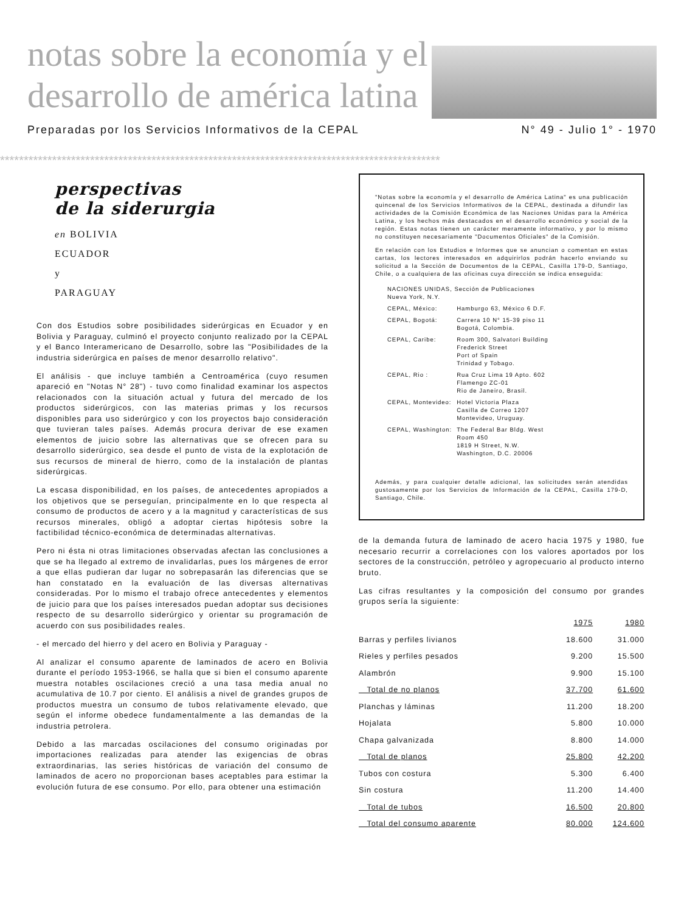notas sobre la economía y el
desarrollo de américa latina
Preparadas por los Servicios Informativos de la CEPAL N° 49 - Julio 1° - 1970
*********************************************************************************************
perspectivas
de la siderurgia
en BOLIVIA
ECUADOR
y
PARAGUAY
Con dos Estudios sobre posibilidades siderúrgicas en Ecuador y en Bolivia y Paraguay, culminó el proyecto conjunto realizado por la CEPAL y el Banco Interamericano de Desarrollo, sobre las "Posibilidades de la industria siderúrgica en países de menor desarrollo relativo".
El análisis - que incluye también a Centroamérica (cuyo resumen apareció en "Notas N° 28") - tuvo como finalidad examinar los aspectos relacionados con la situación actual y futura del mercado de los productos siderúrgicos, con las materias primas y los recursos disponibles para uso siderúrgico y con los proyectos bajo consideración que tuvieran tales países. Además procura derivar de ese examen elementos de juicio sobre las alternativas que se ofrecen para su desarrollo siderúrgico, sea desde el punto de vista de la explotación de sus recursos de mineral de hierro, como de la instalación de plantas siderúrgicas.
La escasa disponibilidad, en los países, de antecedentes apropiados a los objetivos que se perseguían, principalmente en lo que respecta al consumo de productos de acero y a la magnitud y características de sus recursos minerales, obligó a adoptar ciertas hipótesis sobre la factibilidad técnico-económica de determinadas alternativas.
Pero ni ésta ni otras limitaciones observadas afectan las conclusiones a que se ha llegado al extremo de invalidarlas, pues los márgenes de error a que ellas pudieran dar lugar no sobrepasarán las diferencias que se han constatado en la evaluación de las diversas alternativas consideradas. Por lo mismo el trabajo ofrece antecedentes y elementos de juicio para que los países interesados puedan adoptar sus decisiones respecto de su desarrollo siderúrgico y orientar su programación de acuerdo con sus posibilidades reales.
- el mercado del hierro y del acero en Bolivia y Paraguay -
Al analizar el consumo aparente de laminados de acero en Bolivia durante el período 1953-1966, se halla que si bien el consumo aparente muestra notables oscilaciones creció a una tasa media anual no acumulativa de 10.7 por ciento. El análisis a nivel de grandes grupos de productos muestra un consumo de tubos relativamente elevado, que según el informe obedece fundamentalmente a las demandas de la industria petrolera.
Debido a las marcadas oscilaciones del consumo originadas por importaciones realizadas para atender las exigencias de obras extraordinarias, las series históricas de variación del consumo de laminados de acero no proporcionan bases aceptables para estimar la evolución futura de ese consumo. Por ello, para obtener una estimación
"Notas sobre la economía y el desarrollo de América Latina" es una publicación quincenal de los Servicios Informativos de la CEPAL, destinada a difundir las actividades de la Comisión Económica de las Naciones Unidas para la América Latina, y los hechos más destacados en el desarrollo económico y social de la región. Estas notas tienen un carácter meramente informativo, y por lo mismo no constituyen necesariamente "Documentos Oficiales" de la Comisión.
En relación con los Estudios e Informes que se anuncian o comentan en estas cartas, los lectores interesados en adquirirlos podrán hacerlo enviando su solicitud a la Sección de Documentos de la CEPAL, Casilla 179-D, Santiago, Chile, o a cualquiera de las oficinas cuya dirección se indica enseguida:
| NACIONES UNIDAS, Sección de Publicaciones Nueva York, N.Y. | |
| CEPAL, México: | Hamburgo 63, México 6 D.F. |
| CEPAL, Bogotá: | Carrera 10 N° 15-39 piso 11 Bogotá, Colombia. |
| CEPAL, Caribe: | Room 300, Salvatori Building Frederick Street Port of Spain Trinidad y Tobago. |
| CEPAL, Rio : | Rua Cruz Lima 19 Apto. 602 Flamengo ZC-01 Rio de Janeiro, Brasil. |
| CEPAL, Montevideo: | Hotel Victoria Plaza Casilla de Correo 1207 Montevideo, Uruguay. |
| CEPAL, Washington: | The Federal Bar Bldg. West Room 450 1819 H Street, N.W. Washington, D.C. 20006 |
Además, y para cualquier detalle adicional, las solicitudes serán atendidas gustosamente por los Servicios de Información de la CEPAL, Casilla 179-D, Santiago, Chile.
de la demanda futura de laminado de acero hacia 1975 y 1980, fue necesario recurrir a correlaciones con los valores aportados por los sectores de la construcción, petróleo y agropecuario al producto interno bruto.
Las cifras resultantes y la composición del consumo por grandes grupos sería la siguiente:
| | 1975 | 1980 |
| --- | --- | --- |
| Barras y perfiles livianos | 18.600 | 31.000 |
| Rieles y perfiles pesados | 9.200 | 15.500 |
| Alambrón | 9.900 | 15.100 |
| Total de no planos | 37.700 | 61.600 |
| Planchas y láminas | 11.200 | 18.200 |
| Hojalata | 5.800 | 10.000 |
| Chapa galvanizada | 8.800 | 14.000 |
| Total de planos | 25.800 | 42.200 |
| Tubos con costura | 5.300 | 6.400 |
| Sin costura | 11.200 | 14.400 |
| Total de tubos | 16.500 | 20.800 |
| Total del consumo aparente | 80.000 | 124.600 |